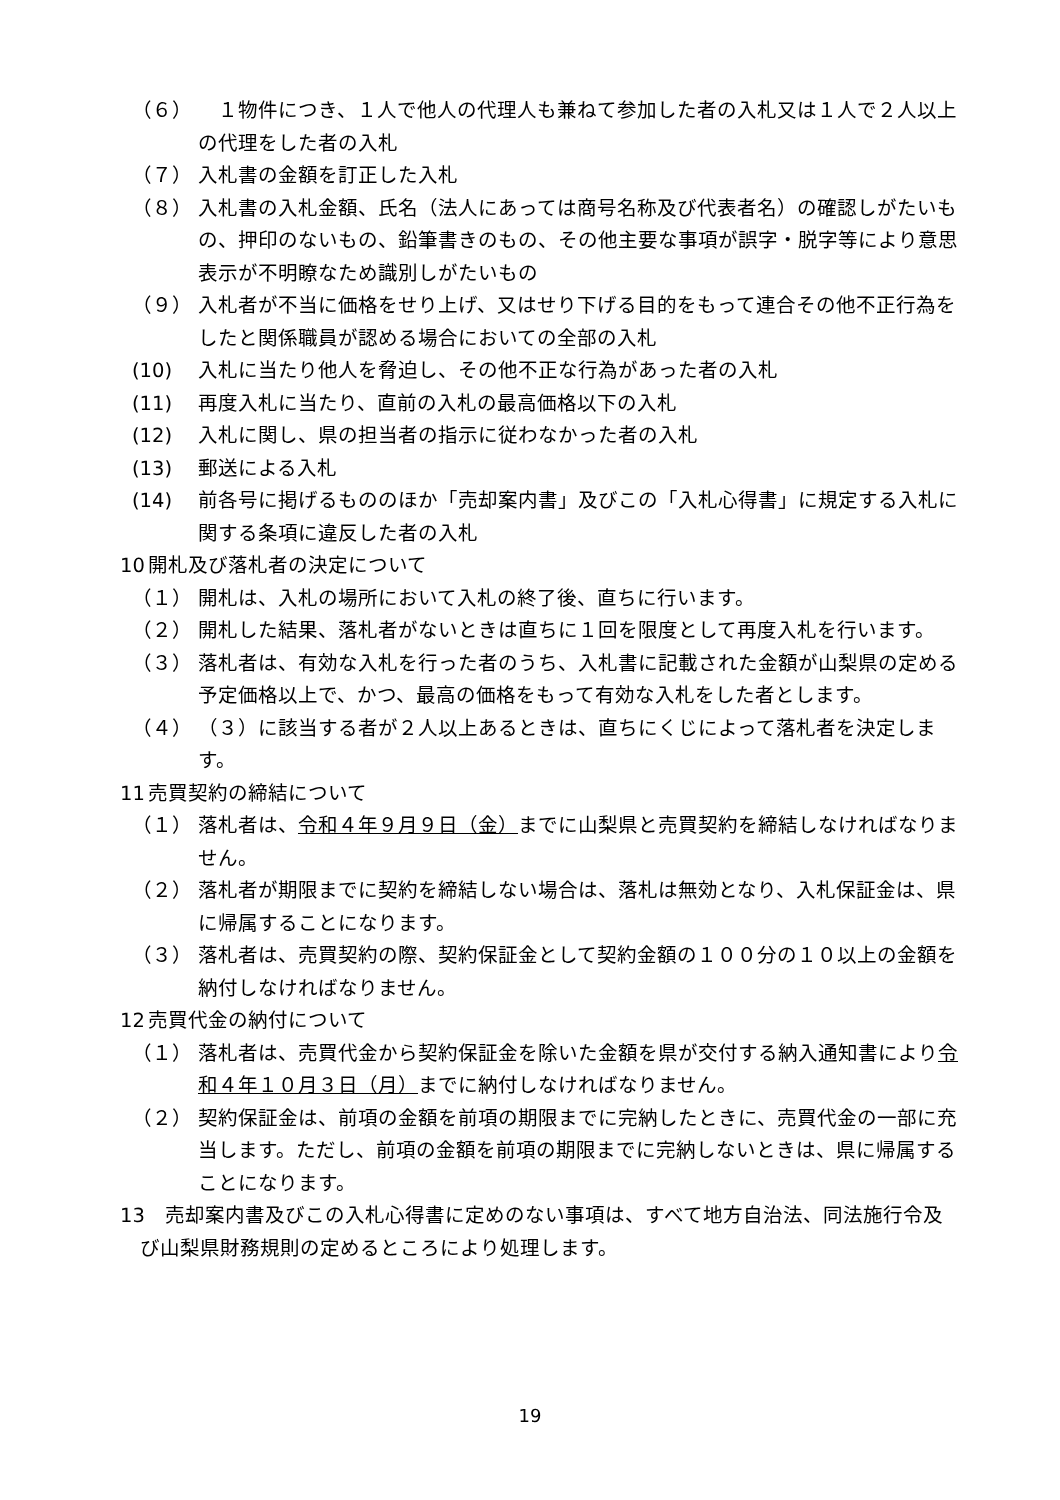（６） 　１物件につき、１人で他人の代理人も兼ねて参加した者の入札又は１人で２人以上の代理をした者の入札
（７） 入札書の金額を訂正した入札
（８） 入札書の入札金額、氏名（法人にあっては商号名称及び代表者名）の確認しがたいもの、押印のないもの、鉛筆書きのもの、その他主要な事項が誤字・脱字等により意思表示が不明瞭なため識別しがたいもの
（９） 入札者が不当に価格をせり上げ、又はせり下げる目的をもって連合その他不正行為をしたと関係職員が認める場合においての全部の入札
(10) 入札に当たり他人を脅迫し、その他不正な行為があった者の入札
(11) 再度入札に当たり、直前の入札の最高価格以下の入札
(12) 入札に関し、県の担当者の指示に従わなかった者の入札
(13) 郵送による入札
(14) 前各号に掲げるもののほか「売却案内書」及びこの「入札心得書」に規定する入札に関する条項に違反した者の入札
10 開札及び落札者の決定について
（１） 開札は、入札の場所において入札の終了後、直ちに行います。
（２） 開札した結果、落札者がないときは直ちに１回を限度として再度入札を行います。
（３） 落札者は、有効な入札を行った者のうち、入札書に記載された金額が山梨県の定める予定価格以上で、かつ、最高の価格をもって有効な入札をした者とします。
（４） （３）に該当する者が２人以上あるときは、直ちにくじによって落札者を決定します。
11 売買契約の締結について
（１） 落札者は、令和４年９月９日（金）までに山梨県と売買契約を締結しなければなりません。
（２） 落札者が期限までに契約を締結しない場合は、落札は無効となり、入札保証金は、県に帰属することになります。
（３） 落札者は、売買契約の際、契約保証金として契約金額の１００分の１０以上の金額を納付しなければなりません。
12 売買代金の納付について
（１） 落札者は、売買代金から契約保証金を除いた金額を県が交付する納入通知書により令和４年１０月３日（月）までに納付しなければなりません。
（２） 契約保証金は、前項の金額を前項の期限までに完納したときに、売買代金の一部に充当します。ただし、前項の金額を前項の期限までに完納しないときは、県に帰属することになります。
13　売却案内書及びこの入札心得書に定めのない事項は、すべて地方自治法、同法施行令及び山梨県財務規則の定めるところにより処理します。
19